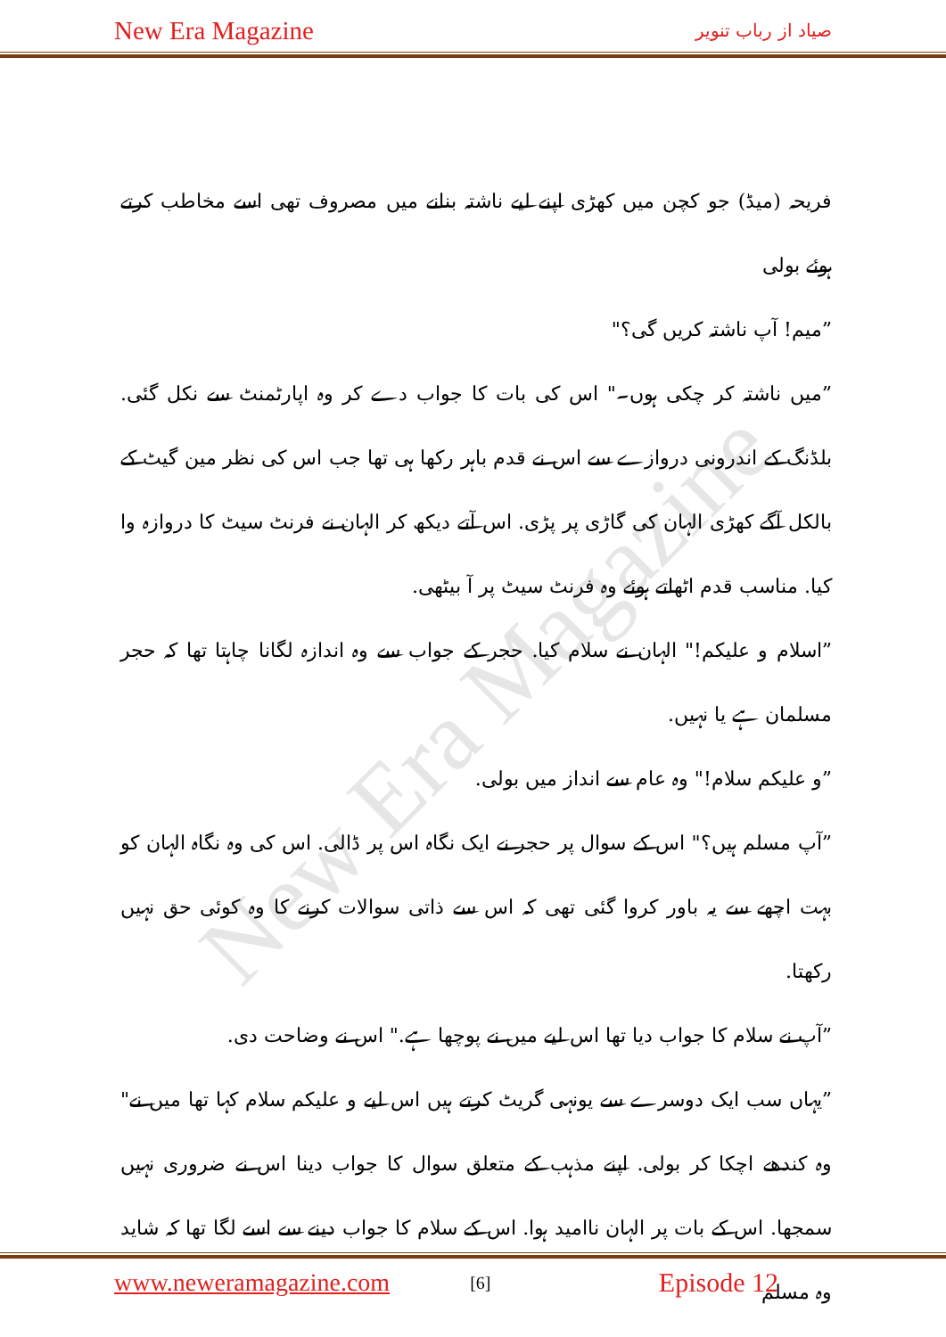New Era Magazine صیاد از رباب تنویر
New Era Magazine
فریحہ (میڈ) جو کچن میں کھڑی اپنے لیے ناشتہ بنانے میں مصروف تھی اسے مخاطب کرتے ہوئے بولی
”میم! آپ ناشتہ کریں گی؟"
”میں ناشتہ کر چکی ہوں۔" اس کی بات کا جواب دے کر وہ اپارٹمنٹ سے نکل گئی. بلڈنگ کے اندرونی دروازے سے اس نے قدم باہر رکھا ہی تھا جب اس کی نظر مین گیٹ کے بالکل آگے کھڑی الہان کی گاڑی پر پڑی. اس آتے دیکھ کر الہان نے فرنٹ سیٹ کا دروازہ وا کیا. مناسب قدم اٹھاتے ہوئے وہ فرنٹ سیٹ پر آ بیٹھی.
”اسلام و علیکم!" الہان نے سلام کیا. حجر کے جواب سے وہ اندازہ لگانا چاہتا تھا کہ حجر مسلمان ہے یا نہیں.
”و علیکم سلام!" وہ عام سے انداز میں بولی.
”آپ مسلم ہیں؟" اس کے سوال پر حجر نے ایک نگاہ اس پر ڈالی. اس کی وہ نگاہ الہان کو بہت اچھے سے یہ باور کروا گئی تھی کہ اس سے ذاتی سوالات کرنے کا وہ کوئی حق نہیں رکھتا.
”آپ نے سلام کا جواب دیا تھا اس لیے میں نے پوچھا ہے." اس نے وضاحت دی.
”یہاں سب ایک دوسرے سے یونہی گریٹ کرتے ہیں اس لیے و علیکم سلام کہا تھا میں نے" وہ کندھے اچکا کر بولی. اپنے مذہب کے متعلق سوال کا جواب دینا اس نے ضروری نہیں سمجھا. اس کے بات پر الہان ناامید ہوا. اس کے سلام کا جواب دینے سے اسے لگا تھا کہ شاید وہ مسلم
www.neweramagazine.com [6] Episode 12